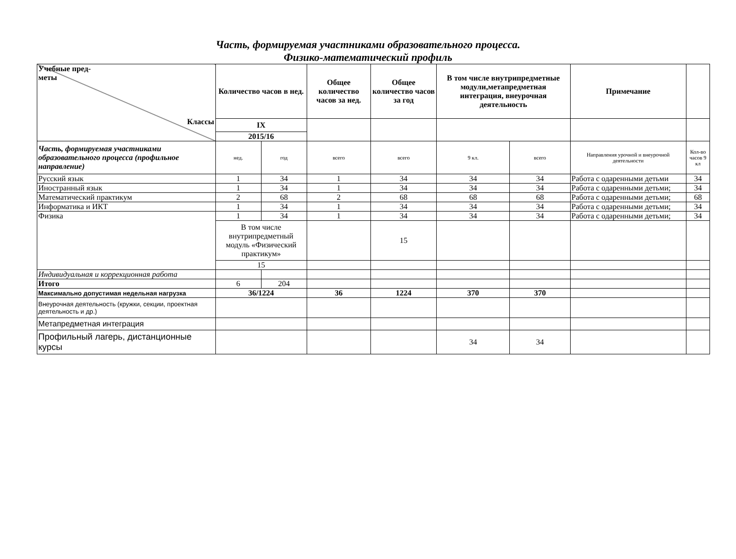Часть, формируемая участниками образовательного процесса.
Физико-математический профиль
| Учебные пред- меты Классы | Количество часов в нед. | | Общее количество часов за нед. | Общее количество часов за год | В том числе внутрипредметные модули,метапредметная интеграция, внеурочная деятельность | | Примечание | |
| | IX | | | | | | | |
| | 2015/16 | | | | | | | |
| Часть, формируемая участниками образовательного процесса (профильное направление) | нед. | год | всего | всего | 9 кл. | всего | Направления урочной и внеурочной деятельности | Кол-во часов 9 кл |
| Русский язык | 1 | 34 | 1 | 34 | 34 | 34 | Работа с одаренными детьми | 34 |
| Иностранный язык | 1 | 34 | 1 | 34 | 34 | 34 | Работа с одаренными детьми; | 34 |
| Математический практикум | 2 | 68 | 2 | 68 | 68 | 68 | Работа с одаренными детьми; | 68 |
| Информатика и ИКТ | 1 | 34 | 1 | 34 | 34 | 34 | Работа с одаренными детьми; | 34 |
| Физика | 1 | 34 | 1 | 34 | 34 | 34 | Работа с одаренными детьми; | 34 |
| | В том числе внутрипредметный модуль «Физический практикум» | | | 15 | | | | |
| | 15 | | | | | | | |
| Индивидуальная и коррекционная работа | | | | | | | | |
| Итого | 6 | 204 | | | | | | |
| Максимально допустимая недельная нагрузка | 36/1224 | | 36 | 1224 | 370 | 370 | | |
| Внеурочная деятельность (кружки, секции, проектная деятельность и др.) | | | | | | | | |
| Метапредметная интеграция | | | | | | | | |
| Профильный лагерь, дистанционные курсы | | | | | 34 | 34 | | |